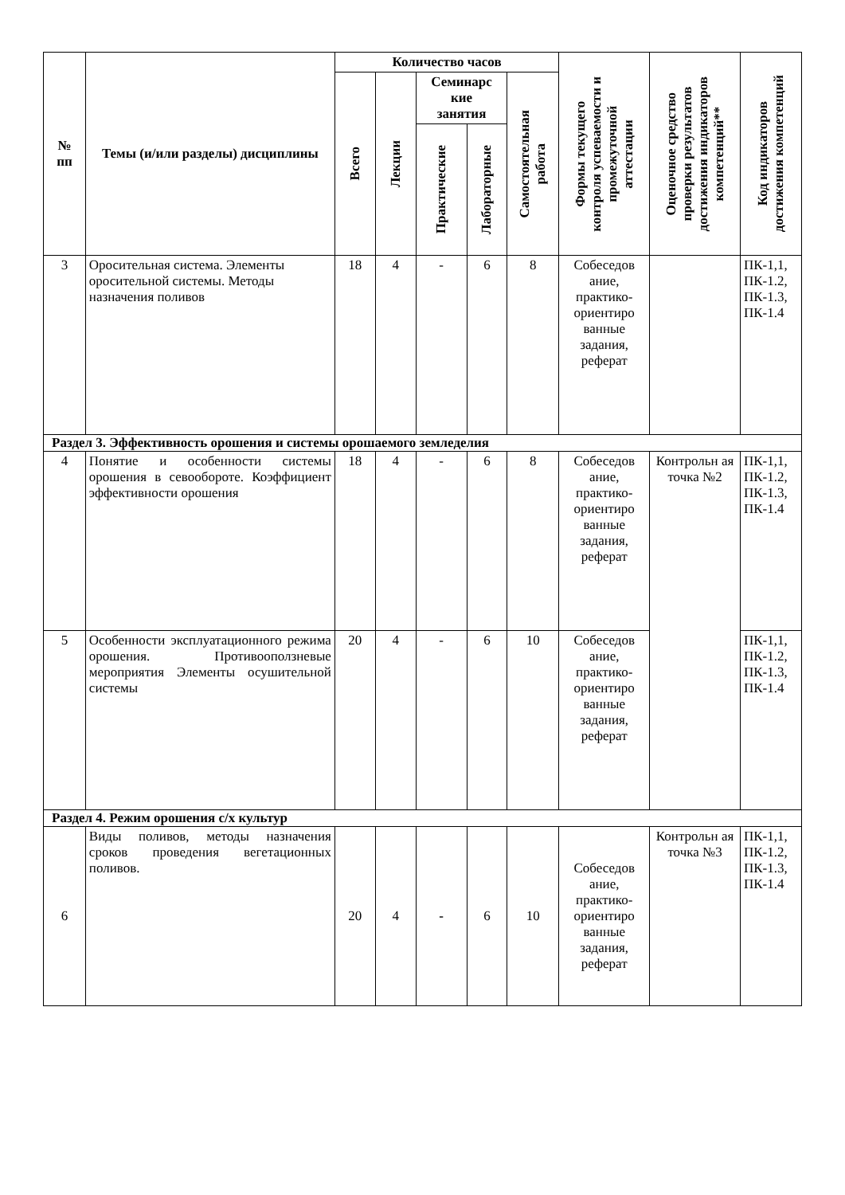| № пп | Темы (и/или разделы) дисциплины | Количество часов | | | | | Формы текущего контроля успеваемости и промежуточной аттестации | Оценочное средство проверки результатов достижения индикаторов компетенций** | Код индикаторов достижения компетенций |
| --- | --- | --- | --- | --- | --- | --- | --- | --- | --- |
| | | Всего | Лекции | Семинарс кие занятия | | Самостоятельная работа | | | |
| | | | | Практические | Лабораторные | | | | |
| 3 | Оросительная система. Элементы оросительной системы. Методы назначения поливов | 18 | 4 | - | 6 | 8 | Собеседов ание, практико-ориентиро ванные задания, реферат | | ПК-1,1, ПК-1.2, ПК-1.3, ПК-1.4 |
| Раздел 3. Эффективность орошения и системы орошаемого земледелия | | | | | | | | | |
| 4 | Понятие и особенности системы орошения в севообороте. Коэффициент эффективности орошения | 18 | 4 | - | 6 | 8 | Собеседов ание, практико-ориентиро ванные задания, реферат | Контрольн ая точка №2 | ПК-1,1, ПК-1.2, ПК-1.3, ПК-1.4 |
| 5 | Особенности эксплуатационного режима орошения. Противооползневые мероприятия Элементы осушительной системы | 20 | 4 | - | 6 | 10 | Собеседов ание, практико-ориентиро ванные задания, реферат | | ПК-1,1, ПК-1.2, ПК-1.3, ПК-1.4 |
| Раздел 4. Режим орошения с/х культур | | | | | | | | | |
| 6 | Виды поливов, методы назначения сроков проведения вегетационных поливов. | 20 | 4 | - | 6 | 10 | Собеседов ание, практико-ориентиро ванные задания, реферат | Контрольн ая точка №3 | ПК-1,1, ПК-1.2, ПК-1.3, ПК-1.4 |